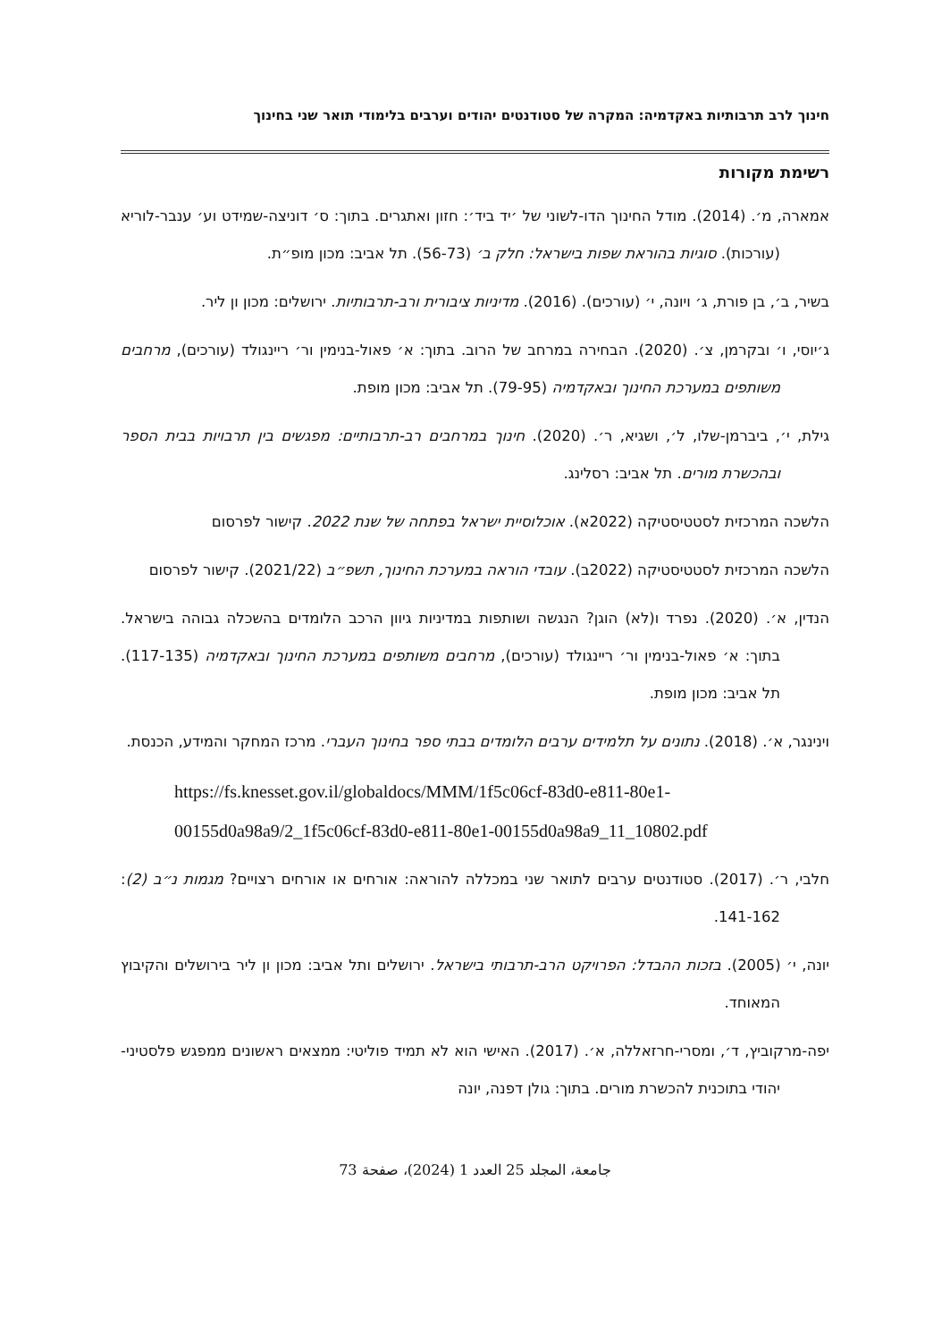חינוך לרב תרבותיות באקדמיה: המקרה של סטודנטים יהודים וערבים בלימודי תואר שני בחינוך
רשימת מקורות
אמארה, מ׳. (2014). מודל החינוך הדו-לשוני של ׳יד ביד׳: חזון ואתגרים. בתוך: ס׳ דוניצה-שמידט וע׳ ענבר-לוריא (עורכות). סוגיות בהוראת שפות בישראל: חלק ב׳ (56-73). תל אביב: מכון מופ״ת.
בשיר, ב׳, בן פורת, ג׳ ויונה, י׳ (עורכים). (2016). מדיניות ציבורית ורב-תרבותיות. ירושלים: מכון ון ליר.
ג׳יוסי, ו׳ ובקרמן, צ׳. (2020). הבחירה במרחב של הרוב. בתוך: א׳ פאול-בנימין ור׳ ריינגולד (עורכים), מרחבים משותפים במערכת החינוך ובאקדמיה (79-95). תל אביב: מכון מופת.
גילת, י׳, ביברמן-שלו, ל׳, ושגיא, ר׳. (2020). חינוך במרחבים רב-תרבותיים: מפגשים בין תרבויות בבית הספר ובהכשרת מורים. תל אביב: רסלינג.
הלשכה המרכזית לסטטיסטיקה (2022א). אוכלוסיית ישראל בפתחה של שנת 2022. קישור לפרסום
הלשכה המרכזית לסטטיסטיקה (2022ב). עובדי הוראה במערכת החינוך, תשפ״ב (2021/22). קישור לפרסום
הנדין, א׳. (2020). נפרד ו(לא) הוגן? הנגשה ושותפות במדיניות גיוון הרכב הלומדים בהשכלה גבוהה בישראל. בתוך: א׳ פאול-בנימין ור׳ ריינגולד (עורכים), מרחבים משותפים במערכת החינוך ובאקדמיה (117-135). תל אביב: מכון מופת.
וינינגר, א׳. (2018). נתונים על תלמידים ערבים הלומדים בבתי ספר בחינוך העברי. מרכז המחקר והמידע, הכנסת.
https://fs.knesset.gov.il/globaldocs/MMM/1f5c06cf-83d0-e811-80e1-00155d0a98a9/2_1f5c06cf-83d0-e811-80e1-00155d0a98a9_11_10802.pdf
חלבי, ר׳. (2017). סטודנטים ערבים לתואר שני במכללה להוראה: אורחים או אורחים רצויים? מגמות נ״ב (2): 141-162.
יונה, י׳ (2005). בזכות ההבדל: הפרויקט הרב-תרבותי בישראל. ירושלים ותל אביב: מכון ון ליר בירושלים והקיבוץ המאוחד.
יפה-מרקוביץ, ד׳, ומסרי-חרזאללה, א׳. (2017). האישי הוא לא תמיד פוליטי: ממצאים ראשונים ממפגש פלסטיני-יהודי בתוכנית להכשרת מורים. בתוך: גולן דפנה, יונה
جامعة، المجلد 25 العدد 1 (2024)، صفحة 73